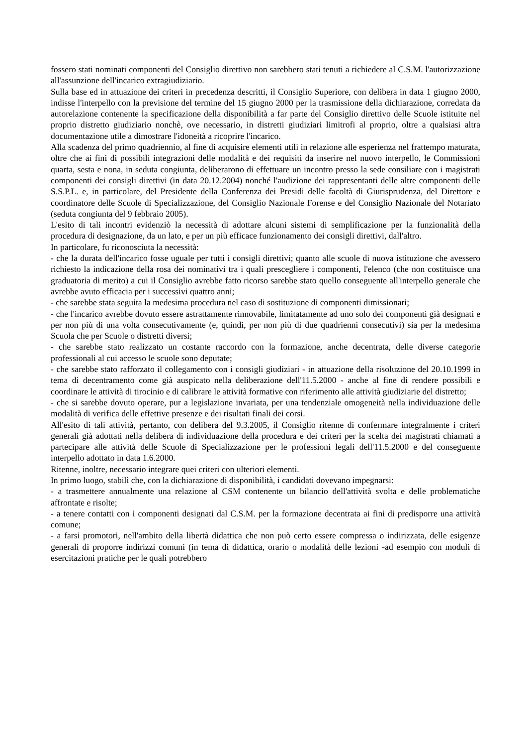fossero stati nominati componenti del Consiglio direttivo non sarebbero stati tenuti a richiedere al C.S.M. l'autorizzazione all'assunzione dell'incarico extragiudiziario.
Sulla base ed in attuazione dei criteri in precedenza descritti, il Consiglio Superiore, con delibera in data 1 giugno 2000, indisse l'interpello con la previsione del termine del 15 giugno 2000 per la trasmissione della dichiarazione, corredata da autorelazione contenente la specificazione della disponibilità a far parte del Consiglio direttivo delle Scuole istituite nel proprio distretto giudiziario nonchè, ove necessario, in distretti giudiziari limitrofi al proprio, oltre a qualsiasi altra documentazione utile a dimostrare l'idoneità a ricoprire l'incarico.
Alla scadenza del primo quadriennio, al fine di acquisire elementi utili in relazione alle esperienza nel frattempo maturata, oltre che ai fini di possibili integrazioni delle modalità e dei requisiti da inserire nel nuovo interpello, le Commissioni quarta, sesta e nona, in seduta congiunta, deliberarono di effettuare un incontro presso la sede consiliare con i magistrati componenti dei consigli direttivi (in data 20.12.2004) nonché l'audizione dei rappresentanti delle altre componenti delle S.S.P.L. e, in particolare, del Presidente della Conferenza dei Presidi delle facoltà di Giurisprudenza, del Direttore e coordinatore delle Scuole di Specializzazione, del Consiglio Nazionale Forense e del Consiglio Nazionale del Notariato (seduta congiunta del 9 febbraio 2005).
L'esito di tali incontri evidenziò la necessità di adottare alcuni sistemi di semplificazione per la funzionalità della procedura di designazione, da un lato, e per un più efficace funzionamento dei consigli direttivi, dall'altro.
In particolare, fu riconosciuta la necessità:
- che la durata dell'incarico fosse uguale per tutti i consigli direttivi; quanto alle scuole di nuova istituzione che avessero richiesto la indicazione della rosa dei nominativi tra i quali prescegliere i componenti, l'elenco (che non costituisce una graduatoria di merito) a cui il Consiglio avrebbe fatto ricorso sarebbe stato quello conseguente all'interpello generale che avrebbe avuto efficacia per i successivi quattro anni;
- che sarebbe stata seguita la medesima procedura nel caso di sostituzione di componenti dimissionari;
- che l'incarico avrebbe dovuto essere astrattamente rinnovabile, limitatamente ad uno solo dei componenti già designati e per non più di una volta consecutivamente (e, quindi, per non più di due quadrienni consecutivi) sia per la medesima Scuola che per Scuole o distretti diversi;
- che sarebbe stato realizzato un costante raccordo con la formazione, anche decentrata, delle diverse categorie professionali al cui accesso le scuole sono deputate;
- che sarebbe stato rafforzato il collegamento con i consigli giudiziari - in attuazione della risoluzione del 20.10.1999 in tema di decentramento come già auspicato nella deliberazione dell'11.5.2000 - anche al fine di rendere possibili e coordinare le attività di tirocinio e di calibrare le attività formative con riferimento alle attività giudiziarie del distretto;
- che si sarebbe dovuto operare, pur a legislazione invariata, per una tendenziale omogeneità nella individuazione delle modalità di verifica delle effettive presenze e dei risultati finali dei corsi.
All'esito di tali attività, pertanto, con delibera del 9.3.2005, il Consiglio ritenne di confermare integralmente i criteri generali già adottati nella delibera di individuazione della procedura e dei criteri per la scelta dei magistrati chiamati a partecipare alle attività delle Scuole di Specializzazione per le professioni legali dell'11.5.2000 e del conseguente interpello adottato in data 1.6.2000.
Ritenne, inoltre, necessario integrare quei criteri con ulteriori elementi.
In primo luogo, stabilì che, con la dichiarazione di disponibilità, i candidati dovevano impegnarsi:
- a trasmettere annualmente una relazione al CSM contenente un bilancio dell'attività svolta e delle problematiche affrontate e risolte;
- a tenere contatti con i componenti designati dal C.S.M. per la formazione decentrata ai fini di predisporre una attività comune;
- a farsi promotori, nell'ambito della libertà didattica che non può certo essere compressa o indirizzata, delle esigenze generali di proporre indirizzi comuni (in tema di didattica, orario o modalità delle lezioni -ad esempio con moduli di esercitazioni pratiche per le quali potrebbero